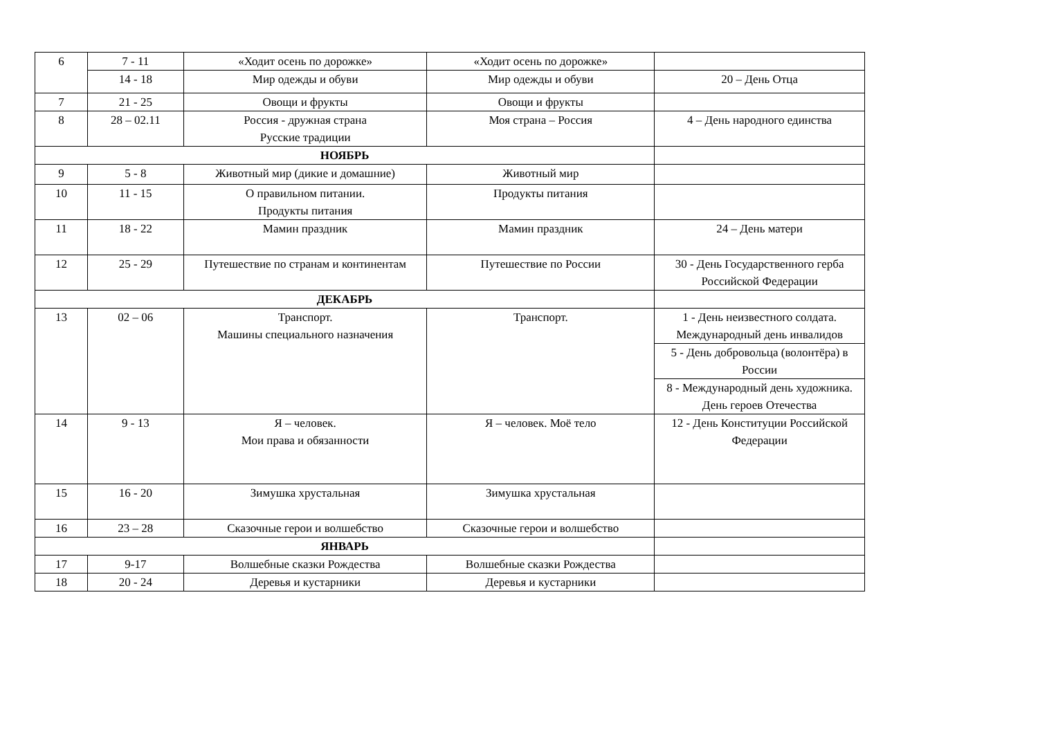| 6 | 7 - 11 | «Ходит осень по дорожке» | «Ходит осень по дорожке» | |
| | 14 - 18 | Мир одежды и обуви | Мир одежды и обуви | 20 – День Отца |
| 7 | 21 - 25 | Овощи и фрукты | Овощи и фрукты | |
| 8 | 28 – 02.11 | Россия - дружная страна Русские традиции | Моя страна – Россия | 4 – День народного единства |
| НОЯБРЬ | | | | |
| 9 | 5 - 8 | Животный мир (дикие и домашние) | Животный мир | |
| 10 | 11 - 15 | О правильном питании. Продукты питания | Продукты питания | |
| 11 | 18 - 22 | Мамин праздник | Мамин праздник | 24 – День матери |
| 12 | 25 - 29 | Путешествие по странам и континентам | Путешествие по России | 30 - День Государственного герба Российской Федерации |
| ДЕКАБРЬ | | | | |
| 13 | 02 – 06 | Транспорт. Машины специального назначения | Транспорт. | 1 - День неизвестного солдата. Международный день инвалидов |
| | | | | 5 - День добровольца (волонтёра) в России |
| | | | | 8 - Международный день художника. День героев Отечества |
| 14 | 9 - 13 | Я – человек. Мои права и обязанности | Я – человек. Моё тело | 12 - День Конституции Российской Федерации |
| 15 | 16 - 20 | Зимушка хрустальная | Зимушка хрустальная | |
| 16 | 23 – 28 | Сказочные герои и волшебство | Сказочные герои и волшебство | |
| ЯНВАРЬ | | | | |
| 17 | 9-17 | Волшебные сказки Рождества | Волшебные сказки Рождества | |
| 18 | 20 - 24 | Деревья и кустарники | Деревья и кустарники | |